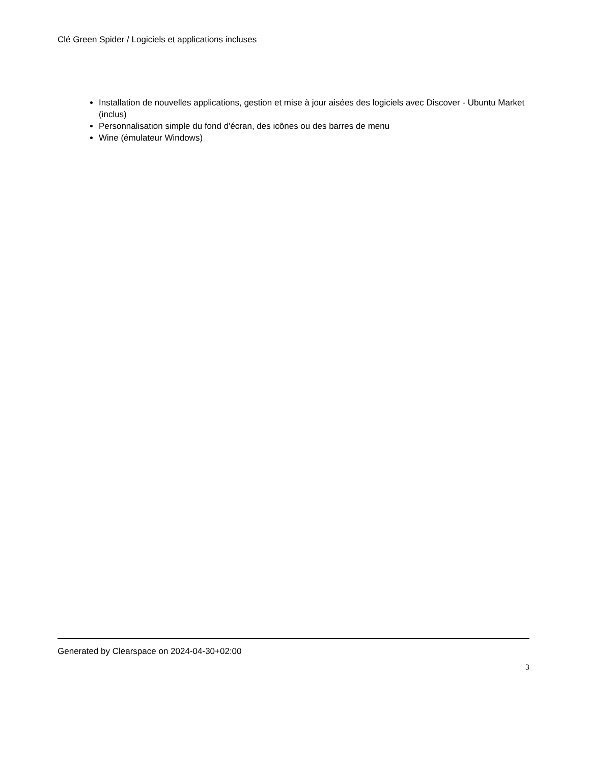Clé Green Spider / Logiciels et applications incluses
Installation de nouvelles applications, gestion et mise à jour aisées des logiciels avec Discover - Ubuntu Market (inclus)
Personnalisation simple du fond d'écran, des icônes ou des barres de menu
Wine (émulateur Windows)
Generated by Clearspace on 2024-04-30+02:00
3